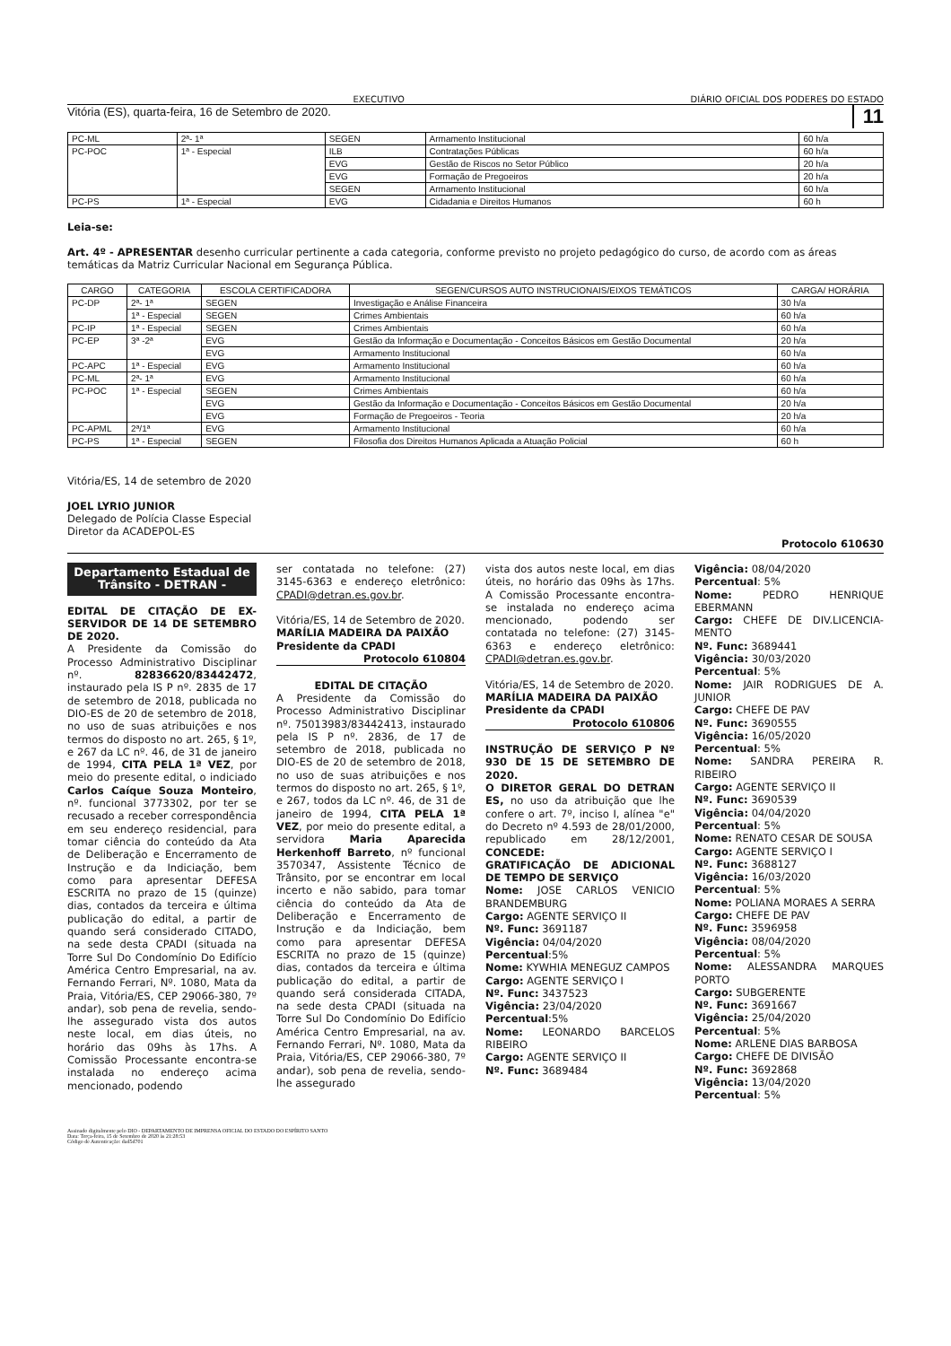EXECUTIVO DIÁRIO OFICIAL DOS PODERES DO ESTADO
Vitória (ES), quarta-feira, 16 de Setembro de 2020. 11
| PC-ML | 2ª- 1ª | SEGEN | Armamento Institucional | 60 h/a |
| PC-POC | 1ª - Especial | ILB | Contratações Públicas | 60 h/a |
| | | EVG | Gestão de Riscos no Setor Público | 20 h/a |
| | | EVG | Formação de Pregoeiros | 20 h/a |
| | | SEGEN | Armamento Institucional | 60 h/a |
| PC-PS | 1ª - Especial | EVG | Cidadania e Direitos Humanos | 60 h |
Leia-se:
Art. 4º - APRESENTAR desenho curricular pertinente a cada categoria, conforme previsto no projeto pedagógico do curso, de acordo com as áreas temáticas da Matriz Curricular Nacional em Segurança Pública.
| CARGO | CATEGORIA | ESCOLA CERTIFICADORA | SEGEN/CURSOS AUTO INSTRUCIONAIS/EIXOS TEMÁTICOS | CARGA/ HORÁRIA |
| --- | --- | --- | --- | --- |
| PC-DP | 2ª- 1ª | SEGEN | Investigação e Análise Financeira | 30 h/a |
| | 1ª - Especial | SEGEN | Crimes Ambientais | 60 h/a |
| PC-IP | 1ª - Especial | SEGEN | Crimes Ambientais | 60 h/a |
| PC-EP | 3ª -2ª | EVG | Gestão da Informação e Documentação - Conceitos Básicos em Gestão Documental | 20 h/a |
| | | EVG | Armamento Institucional | 60 h/a |
| PC-APC | 1ª - Especial | EVG | Armamento Institucional | 60 h/a |
| PC-ML | 2ª- 1ª | EVG | Armamento Institucional | 60 h/a |
| PC-POC | 1ª - Especial | SEGEN | Crimes Ambientais | 60 h/a |
| | | EVG | Gestão da Informação e Documentação - Conceitos Básicos em Gestão Documental | 20 h/a |
| | | EVG | Formação de Pregoeiros - Teoria | 20 h/a |
| PC-APML | 2ª/1ª | EVG | Armamento Institucional | 60 h/a |
| PC-PS | 1ª - Especial | SEGEN | Filosofia dos Direitos Humanos Aplicada a Atuação Policial | 60 h |
Vitória/ES, 14 de setembro de 2020
JOEL LYRIO JUNIOR
Delegado de Polícia Classe Especial
Diretor da ACADEPOL-ES
Protocolo 610630
Departamento Estadual de Trânsito - DETRAN -
EDITAL DE CITAÇÃO DE EX-SERVIDOR DE 14 DE SETEMBRO DE 2020.
A Presidente da Comissão do Processo Administrativo Disciplinar nº. 82836620/83442472, instaurado pela IS P nº. 2835 de 17 de setembro de 2018, publicada no DIO-ES de 20 de setembro de 2018, no uso de suas atribuições e nos termos do disposto no art. 265, § 1º, e 267 da LC nº. 46, de 31 de janeiro de 1994, CITA PELA 1ª VEZ, por meio do presente edital, o indiciado Carlos Caíque Souza Monteiro, nº. funcional 3773302, por ter se recusado a receber correspondência em seu endereço residencial, para tomar ciência do conteúdo da Ata de Deliberação e Encerramento de Instrução e da Indiciação, bem como para apresentar DEFESA ESCRITA no prazo de 15 (quinze) dias, contados da terceira e última publicação do edital, a partir de quando será considerado CITADO, na sede desta CPADI (situada na Torre Sul Do Condomínio Do Edifício América Centro Empresarial, na av. Fernando Ferrari, Nº. 1080, Mata da Praia, Vitória/ES, CEP 29066-380, 7º andar), sob pena de revelia, sendo-lhe assegurado vista dos autos neste local, em dias úteis, no horário das 09hs às 17hs. A Comissão Processante encontra-se instalada no endereço acima mencionado, podendo
ser contatada no telefone: (27) 3145-6363 e endereço eletrônico: CPADI@detran.es.gov.br.
Vitória/ES, 14 de Setembro de 2020.
MARÍLIA MADEIRA DA PAIXÃO
Presidente da CPADI
Protocolo 610804
EDITAL DE CITAÇÃO
A Presidente da Comissão do Processo Administrativo Disciplinar nº. 75013983/83442413, instaurado pela IS P nº. 2836, de 17 de setembro de 2018, publicada no DIO-ES de 20 de setembro de 2018, no uso de suas atribuições e nos termos do disposto no art. 265, § 1º, e 267, todos da LC nº. 46, de 31 de janeiro de 1994, CITA PELA 1ª VEZ, por meio do presente edital, a servidora Maria Aparecida Herkenhoff Barreto, nº funcional 3570347, Assistente Técnico de Trânsito, por se encontrar em local incerto e não sabido, para tomar ciência do conteúdo da Ata de Deliberação e Encerramento de Instrução e da Indiciação, bem como para apresentar DEFESA ESCRITA no prazo de 15 (quinze) dias, contados da terceira e última publicação do edital, a partir de quando será considerada CITADA, na sede desta CPADI (situada na Torre Sul Do Condomínio Do Edifício América Centro Empresarial, na av. Fernando Ferrari, Nº. 1080, Mata da Praia, Vitória/ES, CEP 29066-380, 7º andar), sob pena de revelia, sendo-lhe assegurado
vista dos autos neste local, em dias úteis, no horário das 09hs às 17hs. A Comissão Processante encontra-se instalada no endereço acima mencionado, podendo ser contatada no telefone: (27) 3145-6363 e endereço eletrônico: CPADI@detran.es.gov.br.
Vitória/ES, 14 de Setembro de 2020.
MARÍLIA MADEIRA DA PAIXÃO
Presidente da CPADI
Protocolo 610806
INSTRUÇÃO DE SERVIÇO P Nº 930 DE 15 DE SETEMBRO DE 2020.
O DIRETOR GERAL DO DETRAN ES, no uso da atribuição que lhe confere o art. 7º, inciso I, alínea "e" do Decreto nº 4.593 de 28/01/2000, republicado em 28/12/2001, CONCEDE:
GRATIFICAÇÃO DE ADICIONAL DE TEMPO DE SERVIÇO
Nome: JOSE CARLOS VENICIO BRANDEMBURG
Cargo: AGENTE SERVIÇO II
Nº. Func: 3691187
Vigência: 04/04/2020
Percentual:5%
Nome: KYWHIA MENEGUZ CAMPOS
Cargo: AGENTE SERVIÇO I
Nº. Func: 3437523
Vigência: 23/04/2020
Percentual:5%
Nome: LEONARDO BARCELOS RIBEIRO
Cargo: AGENTE SERVIÇO II
Nº. Func: 3689484
Vigência: 08/04/2020
Percentual: 5%
Nome: PEDRO HENRIQUE EBERMANN
Cargo: CHEFE DE DIV.LICENCIA-MENTO
Nº. Func: 3689441
Vigência: 30/03/2020
Percentual: 5%
Nome: JAIR RODRIGUES DE A. JUNIOR
Cargo: CHEFE DE PAV
Nº. Func: 3690555
Vigência: 16/05/2020
Percentual: 5%
Nome: SANDRA PEREIRA R. RIBEIRO
Cargo: AGENTE SERVIÇO II
Nº. Func: 3690539
Vigência: 04/04/2020
Percentual: 5%
Nome: RENATO CESAR DE SOUSA
Cargo: AGENTE SERVIÇO I
Nº. Func: 3688127
Vigência: 16/03/2020
Percentual: 5%
Nome: POLIANA MORAES A SERRA
Cargo: CHEFE DE PAV
Nº. Func: 3596958
Vigência: 08/04/2020
Percentual: 5%
Nome: ALESSANDRA MARQUES PORTO
Cargo: SUBGERENTE
Nº. Func: 3691667
Vigência: 25/04/2020
Percentual: 5%
Nome: ARLENE DIAS BARBOSA
Cargo: CHEFE DE DIVISÃO
Nº. Func: 3692868
Vigência: 13/04/2020
Percentual: 5%
Assinado digitalmente pelo DIO - DEPARTAMENTO DE IMPRENSA OFICIAL DO ESTADO DO ESPÍRITO SANTO
Data: Terça-feira, 15 de Setembro de 2020 às 21:28:53
Código de Autenticação: dad5d701